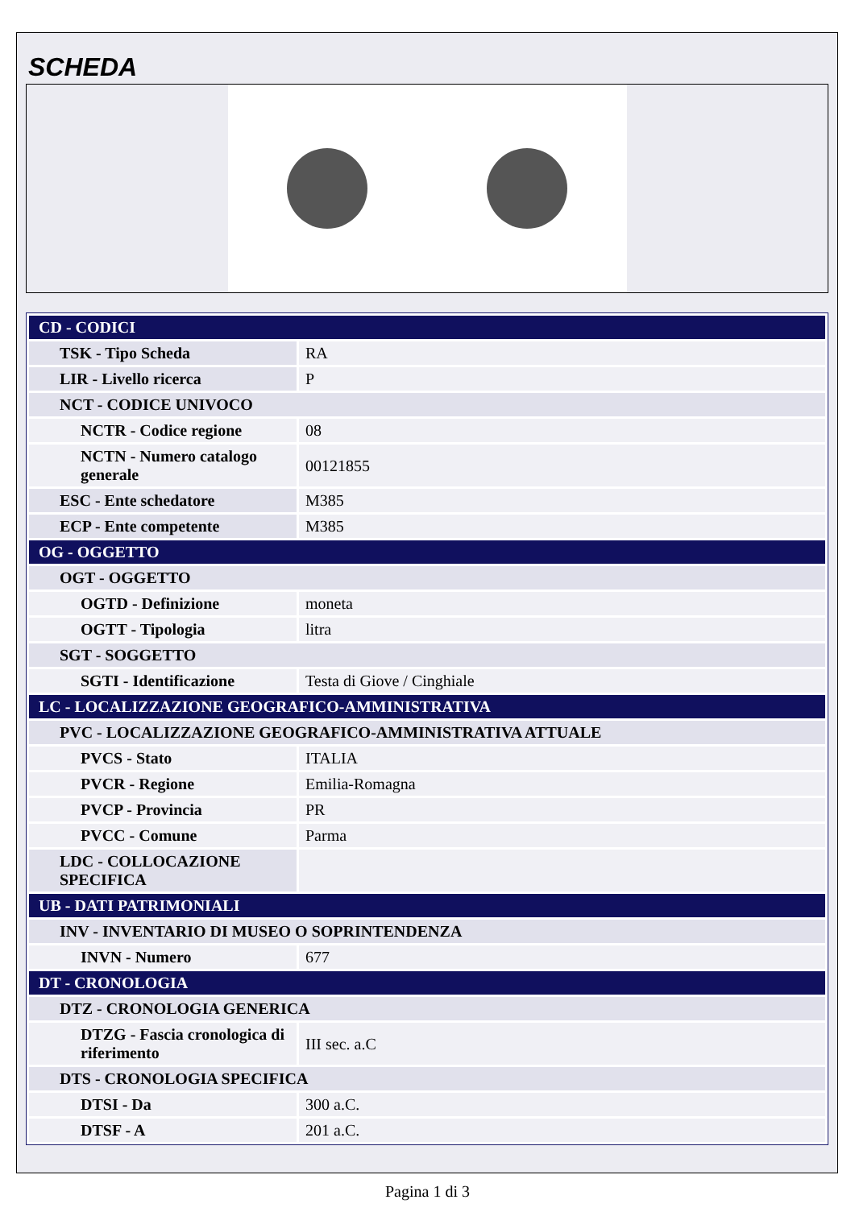SCHEDA
| CD - CODICI | |
| TSK - Tipo Scheda | RA |
| LIR - Livello ricerca | P |
| NCT - CODICE UNIVOCO | |
| NCTR - Codice regione | 08 |
| NCTN - Numero catalogo generale | 00121855 |
| ESC - Ente schedatore | M385 |
| ECP - Ente competente | M385 |
| OG - OGGETTO | |
| OGT - OGGETTO | |
| OGTD - Definizione | moneta |
| OGTT - Tipologia | litra |
| SGT - SOGGETTO | |
| SGTI - Identificazione | Testa di Giove / Cinghiale |
| LC - LOCALIZZAZIONE GEOGRAFICO-AMMINISTRATIVA | |
| PVC - LOCALIZZAZIONE GEOGRAFICO-AMMINISTRATIVA ATTUALE | |
| PVCS - Stato | ITALIA |
| PVCR - Regione | Emilia-Romagna |
| PVCP - Provincia | PR |
| PVCC - Comune | Parma |
| LDC - COLLOCAZIONE SPECIFICA | |
| UB - DATI PATRIMONIALI | |
| INV - INVENTARIO DI MUSEO O SOPRINTENDENZA | |
| INVN - Numero | 677 |
| DT - CRONOLOGIA | |
| DTZ - CRONOLOGIA GENERICA | |
| DTZG - Fascia cronologica di riferimento | III sec. a.C |
| DTS - CRONOLOGIA SPECIFICA | |
| DTSI - Da | 300 a.C. |
| DTSF - A | 201 a.C. |
Pagina 1 di 3